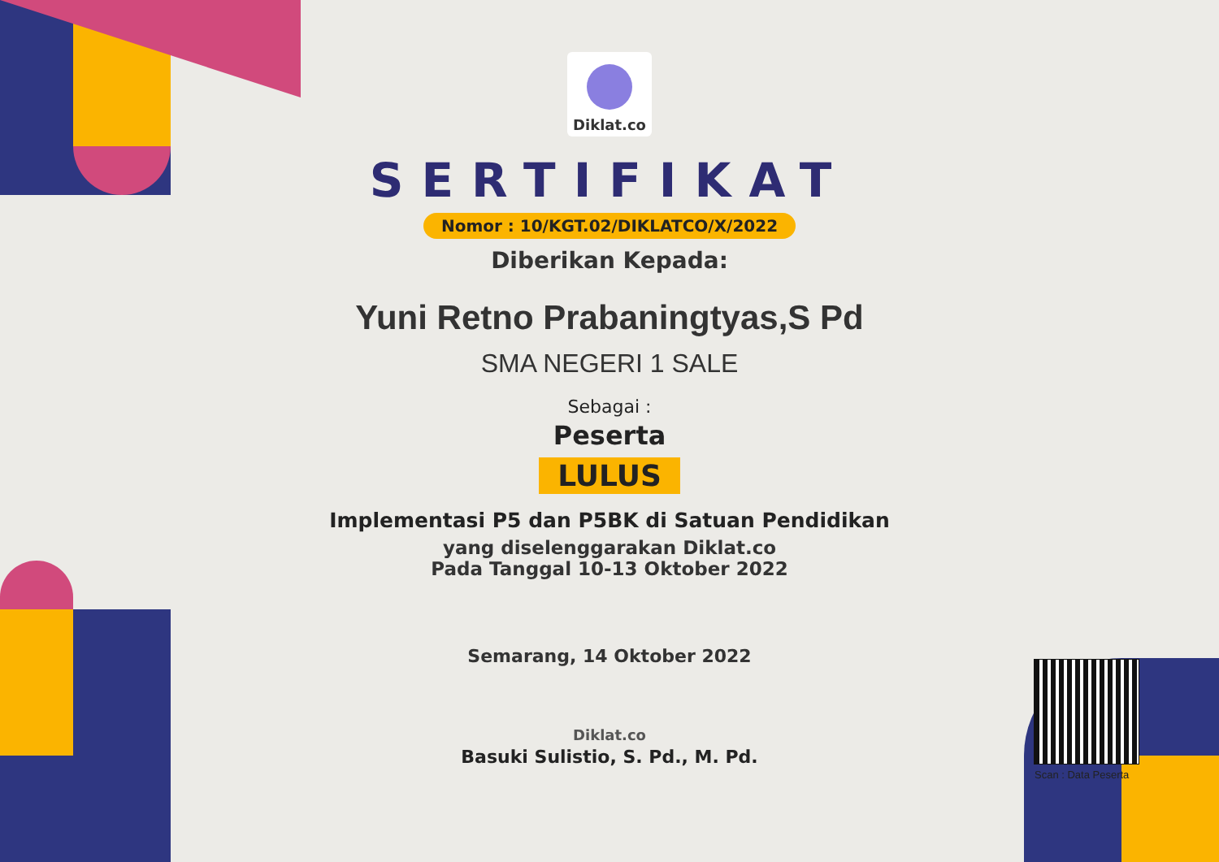Diklat.co
SERTIFIKAT
Nomor : 10/KGT.02/DIKLATCO/X/2022
Diberikan Kepada:
Yuni Retno Prabaningtyas,S Pd
SMA NEGERI 1 SALE
Sebagai :
Peserta
LULUS
Implementasi P5 dan P5BK di Satuan Pendidikan
yang diselenggarakan Diklat.co
Pada Tanggal 10-13 Oktober 2022
Semarang, 14 Oktober 2022
Diklat.co
Basuki Sulistio, S. Pd., M. Pd.
Scan : Data Peserta